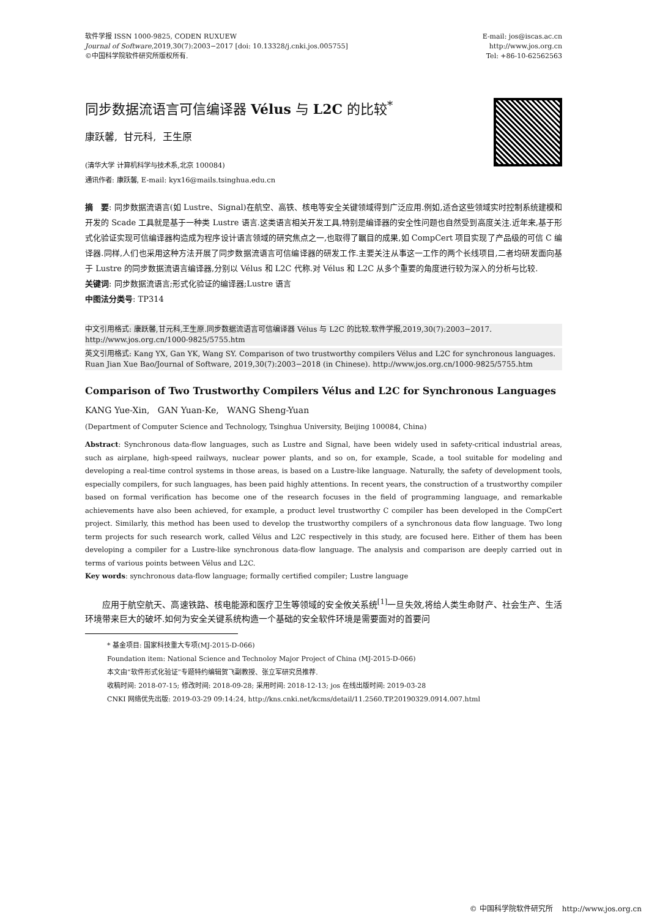软件学报 ISSN 1000-9825, CODEN RUXUEW
Journal of Software,2019,30(7):2003−2017 [doi: 10.13328/j.cnki.jos.005755]
©中国科学院软件研究所版权所有.
E-mail: jos@iscas.ac.cn
http://www.jos.org.cn
Tel: +86-10-62562563
同步数据流语言可信编译器 Vélus 与 L2C 的比较<sup>*</sup>
康跃馨, 甘元科, 王生原
(清华大学 计算机科学与技术系,北京 100084)
通讯作者: 康跃馨, E-mail: kyx16@mails.tsinghua.edu.cn
摘　要: 同步数据流语言(如 Lustre、Signal)在航空、高铁、核电等安全关键领域得到广泛应用.例如,适合这些领域实时控制系统建模和开发的 Scade 工具就是基于一种类 Lustre 语言.这类语言相关开发工具,特别是编译器的安全性问题也自然受到高度关注.近年来,基于形式化验证实现可信编译器构造成为程序设计语言领域的研究焦点之一,也取得了瞩目的成果,如 CompCert 项目实现了产品级的可信 C 编译器.同样,人们也采用这种方法开展了同步数据流语言可信编译器的研发工作.主要关注从事这一工作的两个长线项目,二者均研发面向基于 Lustre 的同步数据流语言编译器,分别以 Vélus 和 L2C 代称.对 Vélus 和 L2C 从多个重要的角度进行较为深入的分析与比较.
关键词: 同步数据流语言;形式化验证的编译器;Lustre 语言
中图法分类号: TP314
中文引用格式: 康跃馨,甘元科,王生原.同步数据流语言可信编译器 Vélus 与 L2C 的比较.软件学报,2019,30(7):2003−2017. http://www.jos.org.cn/1000-9825/5755.htm
英文引用格式: Kang YX, Gan YK, Wang SY. Comparison of two trustworthy compilers Vélus and L2C for synchronous languages. Ruan Jian Xue Bao/Journal of Software, 2019,30(7):2003−2018 (in Chinese). http://www.jos.org.cn/1000-9825/5755.htm
Comparison of Two Trustworthy Compilers Vélus and L2C for Synchronous Languages
KANG Yue-Xin, GAN Yuan-Ke, WANG Sheng-Yuan
(Department of Computer Science and Technology, Tsinghua University, Beijing 100084, China)
Abstract: Synchronous data-flow languages, such as Lustre and Signal, have been widely used in safety-critical industrial areas, such as airplane, high-speed railways, nuclear power plants, and so on, for example, Scade, a tool suitable for modeling and developing a real-time control systems in those areas, is based on a Lustre-like language. Naturally, the safety of development tools, especially compilers, for such languages, has been paid highly attentions. In recent years, the construction of a trustworthy compiler based on formal verification has become one of the research focuses in the field of programming language, and remarkable achievements have also been achieved, for example, a product level trustworthy C compiler has been developed in the CompCert project. Similarly, this method has been used to develop the trustworthy compilers of a synchronous data flow language. Two long term projects for such research work, called Vélus and L2C respectively in this study, are focused here. Either of them has been developing a compiler for a Lustre-like synchronous data-flow language. The analysis and comparison are deeply carried out in terms of various points between Vélus and L2C.
Key words: synchronous data-flow language; formally certified compiler; Lustre language
应用于航空航天、高速铁路、核电能源和医疗卫生等领域的安全攸关系统<sup>[1]</sup>一旦失效,将给人类生命财产、社会生产、生活环境带来巨大的破坏.如何为安全关键系统构造一个基础的安全软件环境是需要面对的首要问
* 基金项目: 国家科技重大专项(MJ-2015-D-066)
Foundation item: National Science and Technoloy Major Project of China (MJ-2015-D-066)
本文由“软件形式化验证”专题特约编辑贺飞副教授、张立军研究员推荐.
收稿时间: 2018-07-15; 修改时间: 2018-09-28; 采用时间: 2018-12-13; jos 在线出版时间: 2019-03-28
CNKI 网络优先出版: 2019-03-29 09:14:24, http://kns.cnki.net/kcms/detail/11.2560.TP.20190329.0914.007.html
© 中国科学院软件研究所 http://www.jos.org.cn